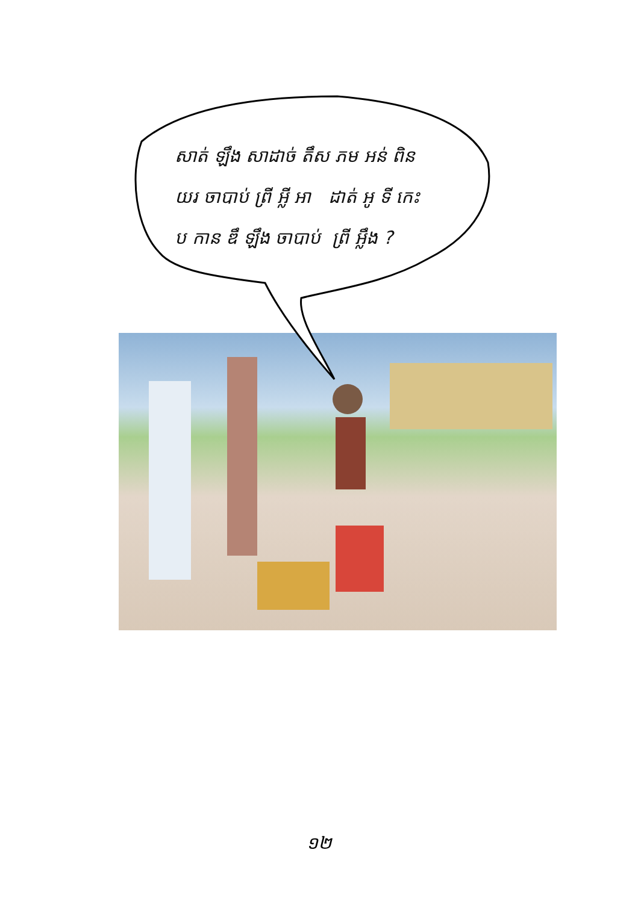សាត់ ឡឹង សាដាច់ តឹស ភម អន់ ពិន
យរ ចាបាប់ ព្រី អ្លី អា ដាត់ អូ ទី កេះ
ប កាន ឌឹ ឡឹង ចាបាប់ ព្រី អ្លឹង ?
១២